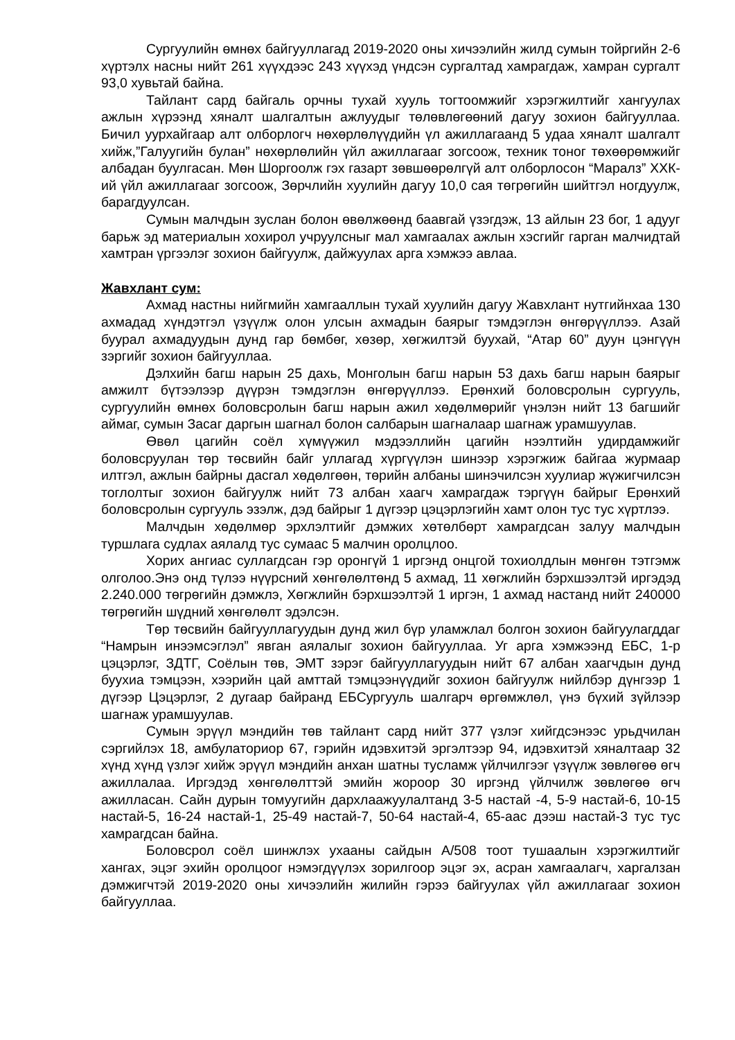Сургуулийн өмнөх байгууллагад 2019-2020 оны хичээлийн жилд сумын тойргийн 2-6 хүртэлх насны нийт 261 хүүхдээс 243 хүүхэд үндсэн сургалтад хамрагдаж, хамран сургалт 93,0 хувьтай байна.
Тайлант сард байгаль орчны тухай хууль тогтоомжийг хэрэгжилтийг хангуулах ажлын хүрээнд хяналт шалгалтын ажлуудыг төлөвлөгөөний дагуу зохион байгууллаа. Бичил уурхайгаар алт олборлогч нөхөрлөлүүдийн үл ажиллагаанд 5 удаа хяналт шалгалт хийж,”Галуугийн булан” нөхөрлөлийн үйл ажиллагааг зогсоож, техник тоног төхөөрөмжийг албадан буулгасан. Мөн Шоргоолж гэх газарт зөвшөөрөлгүй алт олборлосон “Маралз” ХХК-ий үйл ажиллагааг зогсоож, Зөрчлийн хуулийн дагуу 10,0 сая төгрөгийн шийтгэл ногдуулж, барагдуулсан.
Сумын малчдын зуслан болон өвөлжөөнд баавгай үзэгдэж, 13 айлын 23 бог, 1 адууг барьж эд материалын хохирол учруулсныг мал хамгаалах ажлын хэсгийг гарган малчидтай хамтран үргээлэг зохион байгуулж, дайжуулах арга хэмжээ авлаа.
Жавхлант сум:
Ахмад настны нийгмийн хамгааллын тухай хуулийн дагуу Жавхлант нутгийнхаа 130 ахмадад хүндэтгэл үзүүлж олон улсын ахмадын баярыг тэмдэглэн өнгөрүүллээ. Азай буурал ахмадуудын дунд гар бөмбөг, хөзөр, хөгжилтэй буухай, “Атар 60” дуун цэнгүүн зэргийг зохион байгууллаа.
Дэлхийн багш нарын 25 дахь, Монголын багш нарын 53 дахь багш нарын баярыг амжилт бүтээлээр дүүрэн тэмдэглэн өнгөрүүллээ. Ерөнхий боловсролын сургууль, сургуулийн өмнөх боловсролын багш нарын ажил хөдөлмөрийг үнэлэн нийт 13 багшийг аймаг, сумын Засаг даргын шагнал болон салбарын шагналаар шагнаж урамшуулав.
Өвөл цагийн соёл хүмүүжил мэдээллийн цагийн нээлтийн удирдамжийг боловсруулан төр төсвийн байг уллагад хүргүүлэн шинээр хэрэгжиж байгаа журмаар илтгэл, ажлын байрны дасгал хөдөлгөөн, төрийн албаны шинэчилсэн хуулиар жүжигчилсэн тоглолтыг зохион байгуулж нийт 73 албан хаагч хамрагдаж тэргүүн байрыг Ерөнхий боловсролын сургууль эзэлж, дэд байрыг 1 дүгээр цэцэрлэгийн хамт олон тус тус хүртлээ.
Малчдын хөдөлмөр эрхлэлтийг дэмжих хөтөлбөрт хамрагдсан залуу малчдын туршлага судлах аялалд тус сумаас 5 малчин оролцлоо.
Хорих ангиас суллагдсан гэр оронгүй 1 иргэнд онцгой тохиолдлын мөнгөн тэтгэмж олголоо.Энэ онд түлээ нүүрсний хөнгөлөлтөнд 5 ахмад, 11 хөгжлийн бэрхшээлтэй иргэдэд 2.240.000 төгрөгийн дэмжлэ, Хөгжлийн бэрхшээлтэй 1 иргэн, 1 ахмад настанд нийт 240000 төгрөгийн шүдний хөнгөлөлт эдэлсэн.
Төр төсвийн байгууллагуудын дунд жил бүр уламжлал болгон зохион байгуулагддаг “Намрын инээмсэглэл” явган аялалыг зохион байгууллаа. Уг арга хэмжээнд ЕБС, 1-р цэцэрлэг, ЗДТГ, Соёлын төв, ЭМТ зэрэг байгууллагуудын нийт 67 албан хаагчдын дунд буухиа тэмцээн, хээрийн цай амттай тэмцээнүүдийг зохион байгуулж нийлбэр дүнгээр 1 дүгээр Цэцэрлэг, 2 дугаар байранд ЕБСургууль шалгарч өргөмжлөл, үнэ бүхий зүйлээр шагнаж урамшуулав.
Сумын эрүүл мэндийн төв тайлант сард нийт 377 үзлэг хийгдсэнээс урьдчилан сэргийлэх 18, амбулаториор 67, гэрийн идэвхитэй эргэлтээр 94, идэвхитэй хяналтаар 32 хүнд хүнд үзлэг хийж эрүүл мэндийн анхан шатны тусламж үйлчилгээг үзүүлж зөвлөгөө өгч ажиллалаа. Иргэдэд хөнгөлөлттэй эмийн жороор 30 иргэнд үйлчилж зөвлөгөө өгч ажилласан. Сайн дурын томуугийн дархлаажуулалтанд 3-5 настай -4, 5-9 настай-6, 10-15 настай-5, 16-24 настай-1, 25-49 настай-7, 50-64 настай-4, 65-аас дээш настай-3 тус тус хамрагдсан байна.
Боловсрол соёл шинжлэх ухааны сайдын А/508 тоот тушаалын хэрэгжилтийг хангах, эцэг эхийн оролцоог нэмэгдүүлэх зорилгоор эцэг эх, асран хамгаалагч, харгалзан дэмжигчтэй 2019-2020 оны хичээлийн жилийн гэрээ байгуулах үйл ажиллагааг зохион байгууллаа.